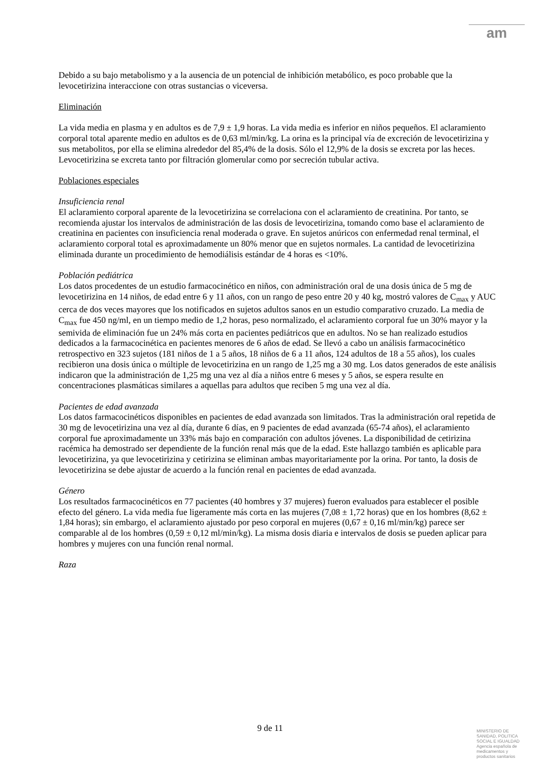am
Debido a su bajo metabolismo y a la ausencia de un potencial de inhibición metabólico, es poco probable que la levocetirizina interaccione con otras sustancias o viceversa.
Eliminación
La vida media en plasma y en adultos es de 7,9 ± 1,9 horas. La vida media es inferior en niños pequeños. El aclaramiento corporal total aparente medio en adultos es de 0,63 ml/min/kg. La orina es la principal vía de excreción de levocetirizina y sus metabolitos, por ella se elimina alrededor del 85,4% de la dosis. Sólo el 12,9% de la dosis se excreta por las heces. Levocetirizina se excreta tanto por filtración glomerular como por secreción tubular activa.
Poblaciones especiales
Insuficiencia renal
El aclaramiento corporal aparente de la levocetirizina se correlaciona con el aclaramiento de creatinina. Por tanto, se recomienda ajustar los intervalos de administración de las dosis de levocetirizina, tomando como base el aclaramiento de creatinina en pacientes con insuficiencia renal moderada o grave. En sujetos anúricos con enfermedad renal terminal, el aclaramiento corporal total es aproximadamente un 80% menor que en sujetos normales. La cantidad de levocetirizina eliminada durante un procedimiento de hemodiálisis estándar de 4 horas es <10%.
Población pediátrica
Los datos procedentes de un estudio farmacocinético en niños, con administración oral de una dosis única de 5 mg de levocetirizina en 14 niños, de edad entre 6 y 11 años, con un rango de peso entre 20 y 40 kg, mostró valores de C<sub>max</sub> y AUC cerca de dos veces mayores que los notificados en sujetos adultos sanos en un estudio comparativo cruzado. La media de C<sub>max</sub> fue 450 ng/ml, en un tiempo medio de 1,2 horas, peso normalizado, el aclaramiento corporal fue un 30% mayor y la semivida de eliminación fue un 24% más corta en pacientes pediátricos que en adultos. No se han realizado estudios dedicados a la farmacocinética en pacientes menores de 6 años de edad. Se llevó a cabo un análisis farmacocinético retrospectivo en 323 sujetos (181 niños de 1 a 5 años, 18 niños de 6 a 11 años, 124 adultos de 18 a 55 años), los cuales recibieron una dosis única o múltiple de levocetirizina en un rango de 1,25 mg a 30 mg. Los datos generados de este análisis indicaron que la administración de 1,25 mg una vez al día a niños entre 6 meses y 5 años, se espera resulte en concentraciones plasmáticas similares a aquellas para adultos que reciben 5 mg una vez al día.
Pacientes de edad avanzada
Los datos farmacocinéticos disponibles en pacientes de edad avanzada son limitados. Tras la administración oral repetida de 30 mg de levocetirizina una vez al día, durante 6 días, en 9 pacientes de edad avanzada (65-74 años), el aclaramiento corporal fue aproximadamente un 33% más bajo en comparación con adultos jóvenes. La disponibilidad de cetirizina racémica ha demostrado ser dependiente de la función renal más que de la edad. Este hallazgo también es aplicable para levocetirizina, ya que levocetirizina y cetirizina se eliminan ambas mayoritariamente por la orina. Por tanto, la dosis de levocetirizina se debe ajustar de acuerdo a la función renal en pacientes de edad avanzada.
Género
Los resultados farmacocinéticos en 77 pacientes (40 hombres y 37 mujeres) fueron evaluados para establecer el posible efecto del género. La vida media fue ligeramente más corta en las mujeres (7,08 ± 1,72 horas) que en los hombres (8,62 ± 1,84 horas); sin embargo, el aclaramiento ajustado por peso corporal en mujeres (0,67 ± 0,16 ml/min/kg) parece ser comparable al de los hombres (0,59 ± 0,12 ml/min/kg). La misma dosis diaria e intervalos de dosis se pueden aplicar para hombres y mujeres con una función renal normal.
Raza
9 de 11
MINISTERIO DE
SANIDAD, POLITICA
SOCIAL E IGUALDAD
Agencia española de
medicamentos y
productos sanitarios